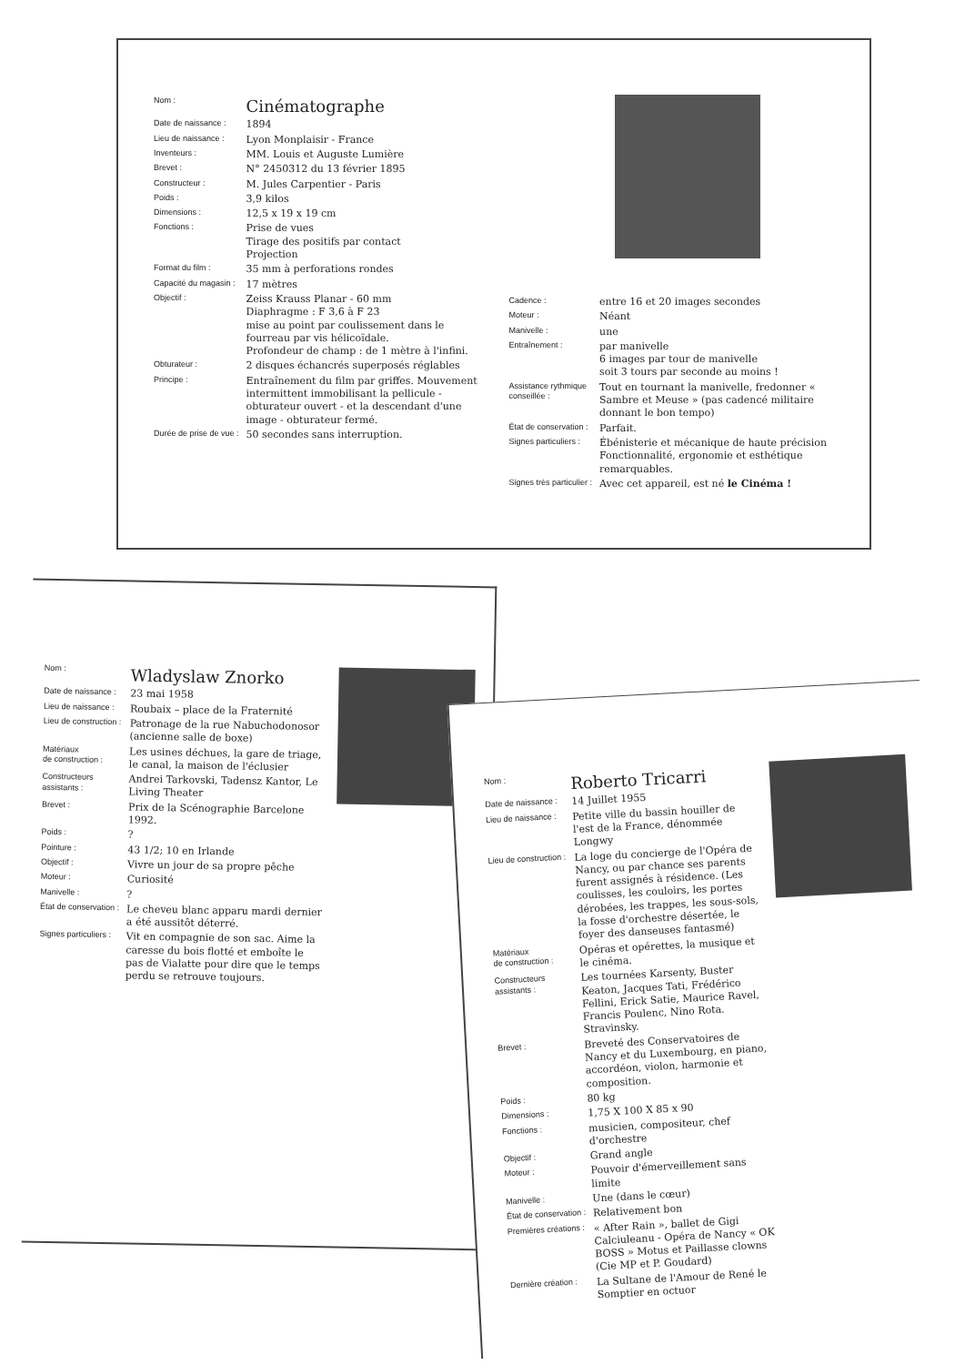| Nom : | Cinématographe |
| Date de naissance : | 1894 |
| Lieu de naissance : | Lyon Monplaisir - France |
| Inventeurs : | MM. Louis et Auguste Lumière |
| Brevet : | N° 2450312 du 13 février 1895 |
| Constructeur : | M. Jules Carpentier - Paris |
| Poids : | 3,9 kilos |
| Dimensions : | 12,5 x 19 x 19 cm |
| Fonctions : | Prise de vues Tirage des positifs par contact Projection |
| Format du film : | 35 mm à perforations rondes |
| Capacité du magasin : | 17 mètres |
| Objectif : | Zeiss Krauss Planar - 60 mm Diaphragme : F 3,6 à F 23 mise au point par coulissement dans le fourreau par vis hélicoïdale. Profondeur de champ : de 1 mètre à l'infini. |
| Obturateur : | 2 disques échancrés superposés réglables |
| Principe : | Entraînement du film par griffes. Mouvement intermittent immobilisant la pellicule - obturateur ouvert - et la descendant d'une image - obturateur fermé. |
| Durée de prise de vue : | 50 secondes sans interruption. |
| Cadence : | entre 16 et 20 images secondes |
| Moteur : | Néant |
| Manivelle : | une |
| Entraînement : | par manivelle 6 images par tour de manivelle soit 3 tours par seconde au moins ! |
| Assistance rythmique conseillée : | Tout en tournant la manivelle, fredonner « Sambre et Meuse » (pas cadencé militaire donnant le bon tempo) |
| État de conservation : | Parfait. |
| Signes particuliers : | Ébénisterie et mécanique de haute précision Fonctionnalité, ergonomie et esthétique remarquables. |
| Signes très particulier : | Avec cet appareil, est né le Cinéma ! |
| Nom : | Wladyslaw Znorko |
| Date de naissance : | 23 mai 1958 |
| Lieu de naissance : | Roubaix – place de la Fraternité |
| Lieu de construction : | Patronage de la rue Nabuchodonosor (ancienne salle de boxe) |
| Matériaux de construction : | Les usines déchues, la gare de triage, le canal, la maison de l'éclusier |
| Constructeurs assistants : | Andrei Tarkovski, Tadensz Kantor, Le Living Theater |
| Brevet : | Prix de la Scénographie Barcelone 1992. |
| Poids : | ? |
| Pointure : | 43 1/2; 10 en Irlande |
| Objectif : | Vivre un jour de sa propre pêche |
| Moteur : | Curiosité |
| Manivelle : | ? |
| État de conservation : | Le cheveu blanc apparu mardi dernier a été aussitôt déterré. |
| Signes particuliers : | Vit en compagnie de son sac. Aime la caresse du bois flotté et emboîte le pas de Vialatte pour dire que le temps perdu se retrouve toujours. |
| Nom : | Roberto Tricarri |
| Date de naissance : | 14 Juillet 1955 |
| Lieu de naissance : | Petite ville du bassin houiller de l'est de la France, dénommée Longwy |
| Lieu de construction : | La loge du concierge de l'Opéra de Nancy, ou par chance ses parents furent assignés à résidence. (Les coulisses, les couloirs, les portes dérobées, les trappes, les sous-sols, la fosse d'orchestre désertée, le foyer des danseuses fantasmé) |
| Matériaux de construction : | Opéras et opérettes, la musique et le cinéma. |
| Constructeurs assistants : | Les tournées Karsenty, Buster Keaton, Jacques Tati, Frédérico Fellini, Erick Satie, Maurice Ravel, Francis Poulenc, Nino Rota. Stravinsky. |
| Brevet : | Breveté des Conservatoires de Nancy et du Luxembourg, en piano, accordéon, violon, harmonie et composition. |
| Poids : | 80 kg |
| Dimensions : | 1,75 X 100 X 85 x 90 |
| Fonctions : | musicien, compositeur, chef d'orchestre |
| Objectif : | Grand angle |
| Moteur : | Pouvoir d'émerveillement sans limite |
| Manivelle : | Une (dans le cœur) |
| État de conservation : | Relativement bon |
| Premières créations : | « After Rain », ballet de Gigi Calciuleanu - Opéra de Nancy « OK BOSS » Motus et Paillasse clowns (Cie MP et P. Goudard) |
| Dernière création : | La Sultane de l'Amour de René le Somptier en octuor |